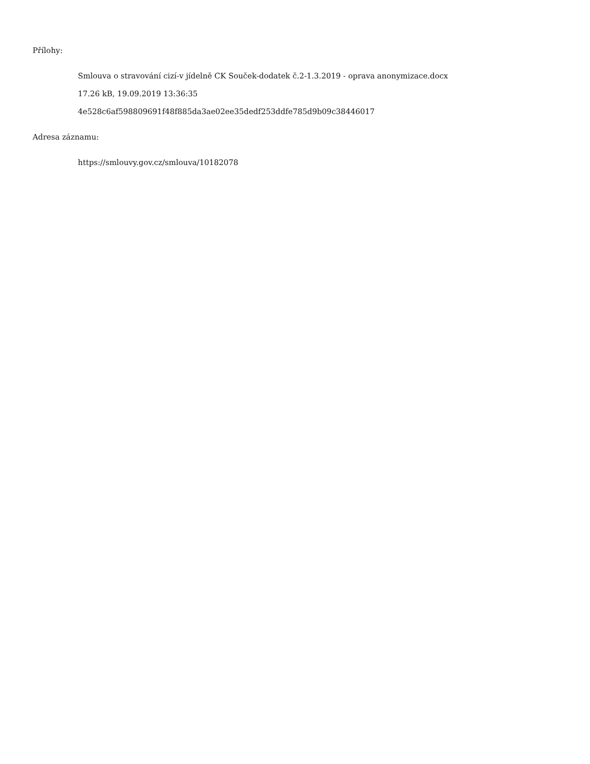Přílohy:
Smlouva o stravování cizí-v jídelně CK Souček-dodatek č.2-1.3.2019 - oprava anonymizace.docx
17.26 kB, 19.09.2019 13:36:35
4e528c6af598809691f48f885da3ae02ee35dedf253ddfe785d9b09c38446017
Adresa záznamu:
https://smlouvy.gov.cz/smlouva/10182078